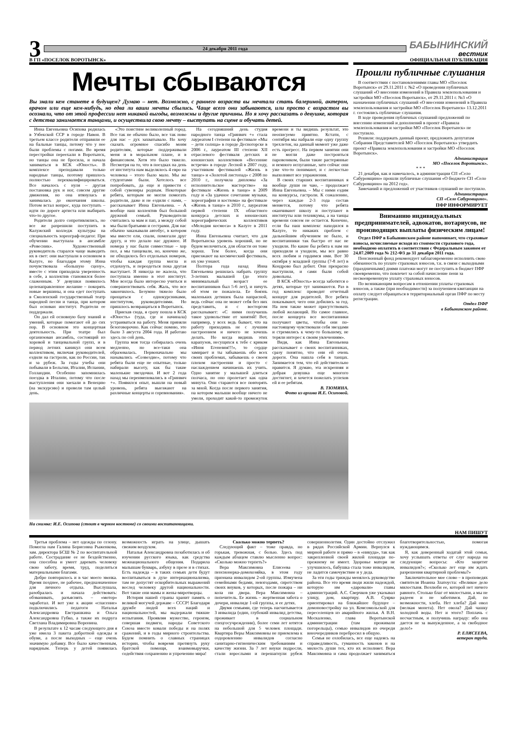3
24 декабря 2011 года
БАБЫНИНСКИЙ
вестник
В ГП «ПОСЕЛОК ВОРОТЫНСК»
Мечты сбываются
Вы знали кем станете в будущем? Думаю – нет. Возможно, с раннего возраста вы мечтали стать балериной, актером, врачом или еще кем-нибудь, но едва ли ваши мечты сбылись. Чаще всего они забываются, или просто с возрастом вы осознали, что от этой профессии нет никакой выгоды, возможны и другие причины. Но я хочу рассказать о девушке, которая с детства занимается танцами, и осуществила свою мечту – выступать на сцене и обучать детей.
Инна Евгеньевна Осипова родилась в Узбекской ССР в городе Навои. В третьем классе родители отправили ее на бальные танцы, потому что у нее были проблемы с ногами. Во время перестройки переехали в Воротынск, но танцы она не бросила, и начала заниматься в КСК «Юность». В комплексе преподавали только народные танцы, поэтому пришлось полностью переквалифицироваться. Все началось с нуля – другая постановка рук и ног, совсем другие движения, но она втянулась и занималась до окончания школы. Потом встал вопрос, куда поступать – идти по дороге артиста или выбирать что-то другое.
Родители долго сопротивлялись, но все же разрешили поступить в Калужский колледж культуры на специальность хореограф-педагог. При обучении выступала в ансамбле «Ровесник». Художественный руководитель старался чаще выводить их в свет: они выступали в основном в Калуге, но благодаря этому Инна почувствовала «большую сцену», вместе с этим приходила уверенность в себе, а коллектив становился более слаженным. У девушки появилось целенаправленное желание – покорять новые вершины, и она едет поступать в Смоленский государственный театр народной песни и танца, при котором был основан институт. Родители ее поддержали.
Он дал ей основную базу знаний и умений, которые помогают ей до сих пор. В основном это концертная деятельность. При театре был организован ансамбль, состоящий из хоровой и танцевальной групп, и в период летних каникул они всем коллективом, включая руководителей, ездили на гастроли, как по России, так и за рубеж. За годы учебы они побывали в Бельгии, Италии, Испании, Голландии. Особенно запомнилась поездка в Италию, потому что после выступления они заехали в Венецию (на экскурсию) и провели там целый день.
«Это поистине великолепный город. Все так не обычно было, все так ново для нас – дух захватывало. Но хочу сказать огромное спасибо моим родителям, которые поддерживали меня и в моральном плане, и в финансовом. Хотя это было тяжело. Несмотря на то, что в поездках на день от института нам выделялось 4 евро на человека – этого было мало. Мы же студентами были. Хотелось все попробовать, да еще и привести с собой сувениры родным. Некоторые ребята, которым не могли помогать родители, даже и не ездили с нами, – рассказывает Инна Евгеньевна. – А вообще наш коллектив был большой дружной семьей. Руководители считались за мам и пап, а между собой мы были братьями и сестрами. Для нас обычно заказывали автобус, в котором мы вместе ели, спали, помогали друг другу, и это делало нас дружнее. И номера у нас были совместные – хор пел, а мы танцевали, но, конечно же, не обходилось без отдельных номеров, чтобы каждая группа могла и отдохнуть, и переодеться пока другая выступает. Я никогда не жалела, что поступила именно в этот институт. Мне всегда было интересно учиться и совершенствовать себя. Жаль, что все закончилось. Безумно тяжело было прощаться с однокурсниками, институтом, руководителями. Но пришлось возвращаться в Воротынск.
Приехав сюда, я сразу пошла в КСК «Юность» (туда, где и начинала) устраиваться на работу. Меня приняли безоговорочно. Как сейчас помню, это было 3 августа 2004 года. И работаю здесь по сей день.
Группа моя тогда собиралась очень медленно, но все-таки она образовалась. Первоначально мы назывались «Созвездие», потому что ребята были еще не опытные, только набирали высоту, как бы такие маленькие звездочки. И вот 2 года назад мы переименовались в «Гринвич +». Появился опыт, вышли на новый уровень, ребята выезжают на различные концерты и соревнования».
На сегодняшний день студия народного танца «Гринвич +» стала лауреатом I степени на фестивале «Мы – дети солнца» в городе Десногорске в 2006 г., лауреатом III степени XII отраслевого фестиваля детских и юношеских коллективов «Весенние встречи» в городе Лесной в 2007 году, участником фестивалей «Жизнь в танце» и «Золотой листопад» с 2008 по 2010 г., получила дипломы «За исполнительское мастерство» на фестивале «Жизнь в танце» в 2009 году и «За удачное сочетание музыки, хореографии и костюма» на фестивале «Жизнь в танце» в 2010 г., лауреатом первой степени IX областного конкурса детских и юношеских хореографических коллективов «Мелодия космоса» в Калуге в 2011 году.
Инна Евгеньевна считает, что для Воротынска уровень хороший, но не будем мелочиться, для области он тоже хорош. Тем более, когда они приезжают на космический фестиваль, их уже узнают.
Полтора года назад Инна Евгеньевна решилась набрать группу 3-летних малышей (до этого минимальный возраст ее воспитанников был 5-6 лет), и ничуть об этом не пожалела. Ее боязнь маленьких детишек была напрасной, ведь сейчас она не может себя без них представить, и с восторгом рассказывает: «С ними получаешь такое удовольствие от занятий! Вот, например, у всех ведь бывает, что на работу приходишь не с лучшим настроением и ничего не хочешь делать. Но когда видишь этих карапузов, несущихся к тебе с криком «Иння Егеневня!!!», то сердце замирает и ты забываешь обо всех своих проблемах, забываешь о своем плохом настроении и просто с наслаждением начинаешь их учить. Одно занятие у малышей длиться полчаса, но оно пролетает как одна минута. Они стараются все повторять за мной. Когда после первого занятия, на котором малыши вообще ничего не умели, проходит какой-то промежуток времени и ты видишь результат, это неописуемо приятно. Кстати, с сентября мы набрали еще одну группу трехлеток, на данный момент уже даже есть прогресс. На первом занятии они не могли даже построиться паровозиком, были такие растерянные и немного испуганные, зато сейчас они уже что-то понимают, и с легкостью выполняют все упражнения.
В своих старших воспитанниках я вообще души не чаю, – продолжает Инна Евгеньевна. – Мы с ними ездим на конкурсы, гастроли. К сожалению, через каждые 2-3 года состав меняется, потому что ребята оканчивают школу и поступают в институты или техникумы, а на танцы времени совсем не остается. Конечно, если бы наш комплекс находился в Калуге, то никаких проблем с дальнейшим обучением не было, и воспитанники так быстро от нас не уходили. Но какие бы ребята к нам ни приходили и уходили, мы все равно всех любим и гордимся ими. Вот 30 октября у младшей группы (7-8 лет) в Кондрово был дебют. Они прекрасно выступили, и сами были собой довольны.
В КСК «Юность» всегда заботятся о детях, которые тут занимаются. Раз в год комплекс проводит отчетный концерт для родителей. Все ребята показывают, чего они добились за год. На нем также может присутствовать любой желающий. Но самое главное, после концерта все воспитанники получают цветы, чтобы они по-настоящему чувствовали себя звездами и стремились к чему-то большему, не теряли интерес к своим увлечениям».
Видя, как Инна Евгеньевна рассказывает о своих воспитанниках, сразу понятно, что они ей очень дороги. Она нашла себя в танцах. Занимается тем, что ей действительно нравится. Я думаю, эта искренняя и добрая девушка еще многого достигнет, и хочется пожелать успехов ей и ее ребятам.
В. ТЮМИНА.
Фото из архива И.Е. Осиповой.
На снимке: И.Е. Осипова (стоит в черном костюме) со своими воспитанницами.
ОФИЦИАЛЬНАЯ ПУБЛИКАЦИЯ
Прошли публичные слушания
В соответствии с постановлениями главы МО «Поселок Воротынск» от 29.11.2011 г. №2 «О проведении публичных слушаний «О внесении изменений в Правила землепользования и застройки МО «Поселок Воротынск», от 29.11.2011 г. №3 «О назначении публичных слушаний «О внесении изменений в Правила землепользования и застройки МО «Поселок Воротынск» 13.12.2011 г. состоялись публичные слушания.
В ходе проведения публичных слушаний предложений по внесению изменений и дополнений в проект «Правила землепользования и застройки МО «Поселок Воротынск» не поступило.
Решили: поддержать данный проект, предложить депутатам Собрания Представителей МО «Поселок Воротынск» утвердить проект «Правила землепользования и застройки МО «Поселок Воротынск».
Администрация
МО «Поселок Воротынск».
* * *
21 декабря, как и намечалось, в администрации СП «Село Сабуровщино» прошли публичные слушания «О бюджете СП «Село Сабуровщино» на 2012 год».
Замечаний и предложений от участников слушаний не поступило.
Администрация
СП «Село Сабуровщино».
ПФР ИНФОРМИРУЕТ
Вниманию индивидуальных предпринимателей, адвокатов, нотариусов, не производящих выплаты физическим лицам!
Отдел ПФР в Бабынинском районе напоминает, что страховые взносы, исчисляемые исходя из стоимости страхового года, необходимо оплатить в соответствии с Федеральным законом от 24.07.2009 года № 212-ФЗ до 31 декабря 2011 года.
Пенсионный фонд рекомендует заблаговременно исполнить свою обязанность по уплате страховых взносов, т.к. в связи с выходными (праздничными) днями платежи могут не поступить в бюджет ПФР своевременно, что повлечет за собой начисление пени за несвоевременную уплату страховых взносов.
По возникающим вопросам в отношении уплаты страховых взносов, а также (при необходимости) за получением квитанции на оплату следует обращаться в территориальный орган ПФР по месту регистрации.
Отдел ПФР
в Бабынинском районе.
НАМ ПИШУТ
Третья проблема – нет одежды по сезону. Помогла нам Галина Борисовна Рыженкова, зам. директора БСШ № 2 по воспитательной работе. Сострадание ее не бездейственно, она способна и умеет даревать человеку свою заботу, время, труд, поделиться материальными благами.
Добро повторилось и в час моего звонка. Время позднее, не рабочее, предназначенное для личного отдыха. Выслушала, разобралась и начала действовать: обзванивать, разъяснять – «мотор» заработал. И вот уже к акции «спасение» подключились педагоги Наталья Александровна Евстрашкина и Ольга Александровна Губко, а также их подруга Светлана Владимировна Воронина.
В результате к 12 часам следующего дня я уже имела 3 пакета добротной одежды и обуви, а после выходных – еще очень значимую добавку. Все было качественным, нарядным. Теперь у детей появилась возможность играть на улице, дышать свежим воздухом.
Наталья Александровна позаботилась и об изучении русского языка, как средства межнационального общения. Подарила малышам букварь, азбуку в прозе и в стихах. Есть надежда – в таких семьях дети будут воспитываться в духе интернационализма, там не допустят оскорбительных выражений вослед человеку другой национальности. Вот такие они мамы и жены-миротворцы.
История нашей страны хранит память о великой могучей державе – СССР! Благодаря дружбе людей всех наций и национальностей, мы выдержали тяжкие испытания. Проявляя мужество, героизм, совершая подвиги, народы Советского Союза вместе ковали победы и на полях сражений, и в годы мирного строительства. Будем помнить о славных страницах истории, чтобы вовремя протянуть руку братской помощи, взаимовыручки, содействия сохранению и упрочению мира!
Сколько можно терпеть?
Следующий факт – тоже правда, но горькая, тревожная, с болью. Здесь под каждым абзацем ставлю мысленно вопрос: «Сколько можно терпеть?»
Вера Максимовна Елисеева – пенсионерка-домохозяйка, в этом году признана инвалидом 2-ой группы. Измучена семейными бедами, невзгодами, сиротством своих внуков, у которых, после пожара – ни кола ни двора. Вера Максимовна – попечитель. Ее жизнь – жертвенная забота о дочери, инвалиде 1-ой группы, и ее детях.
Двумя семьями, где теперь насчитывается 3 инвалида (один, глубокий инвалид детства, проживает в социальном спецгосучреждении), более семи лет ютятся на небольшой для 5 человек площади. Квартира Веры Максимовны не приемлема к оздоровлению инвалидов согласно санитарно-гигиеническим требованиям и качеству жизни. За 7 лет внуки подросли, стали взрослыми и перешагнули рубеж совершеннолетия. Один достойно отслужил в рядах Российской Армии. Вернулся к мирной работе и прямо – в «никуда», так как закрепленной своей жилой площади по-прежнему не имеет. Здоровье матери не улучшилось, бабушка стала тоже инвалидом, не ладится самочувствие и у деда.
За эти годы трижды менялось руководство района. Все это время люди жили надеждой, которую им «даровали» главы администраций. А.С. Сверчков уже указывал улицу, дом, квартиру. А.В. Суярко ориентировал на ближайшее будущее – домоновостройку на ул. Комсомольской для переселенцев из аварийного жилья. А В.Н. Москаленко, глава Воротынской администрации (там проживали погорельцы), семью инвалидов из очереди внеочередников перебросил в общую.
Семья не озлобилась, все еще надеясь на справедливость, гуманность законов и на милость души тех, кто их исполняет. Вера Максимовна и сама продолжает заниматься благотворительностью, помогая нуждающимся.
Я, как доверенный ходатай этой семьи, хочу услышать ответы от слуг народа на следующие вопросы: «Кто защитит инвалидов?»; «Сколько лет еще им ждать разрешения квартирной проблемы?»
Заключительное мое слово – в проповедях святителя Иоанна Златоуста: «Великое дело милостыня. Возлюби ее, которой нет ничего равного. Столько благ от милостыни, а мы не радеем и не заботимся. Дай, по возможности, хлеба. Нет хлеба? Дай овол (мелкая монета). Нет овола? Дай чашку холодной воды. Нет и этого? Поплачь с несчастным, и получишь награду: ибо она дается не за вынужденное, а за свободное дело!»
Р. ЕЛИСЕЕВА,
ветеран труда.